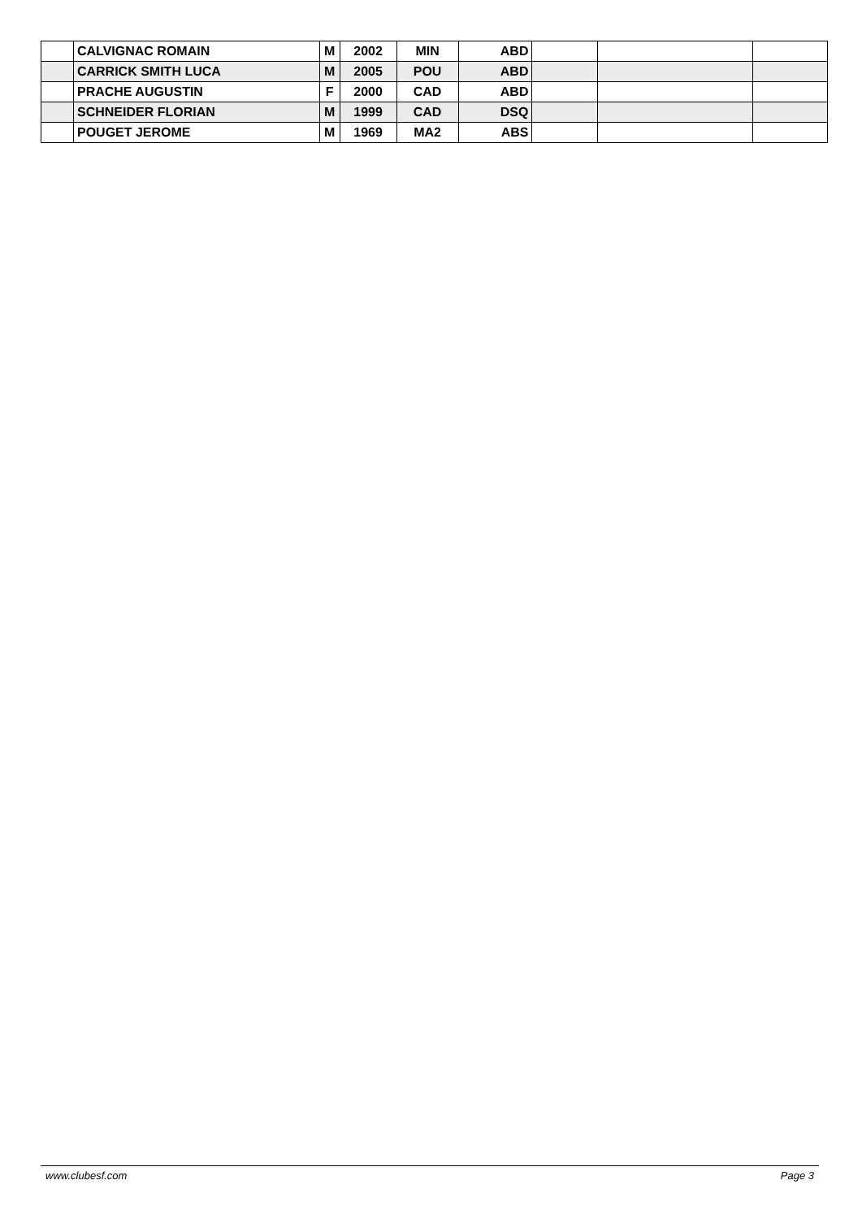| | CALVIGNAC ROMAIN | M | 2002 | MIN | ABD | | | |
| | CARRICK SMITH LUCA | M | 2005 | POU | ABD | | | |
| | PRACHE AUGUSTIN | F | 2000 | CAD | ABD | | | |
| | SCHNEIDER FLORIAN | M | 1999 | CAD | DSQ | | | |
| | POUGET JEROME | M | 1969 | MA2 | ABS | | | |
www.clubesf.com Page 3